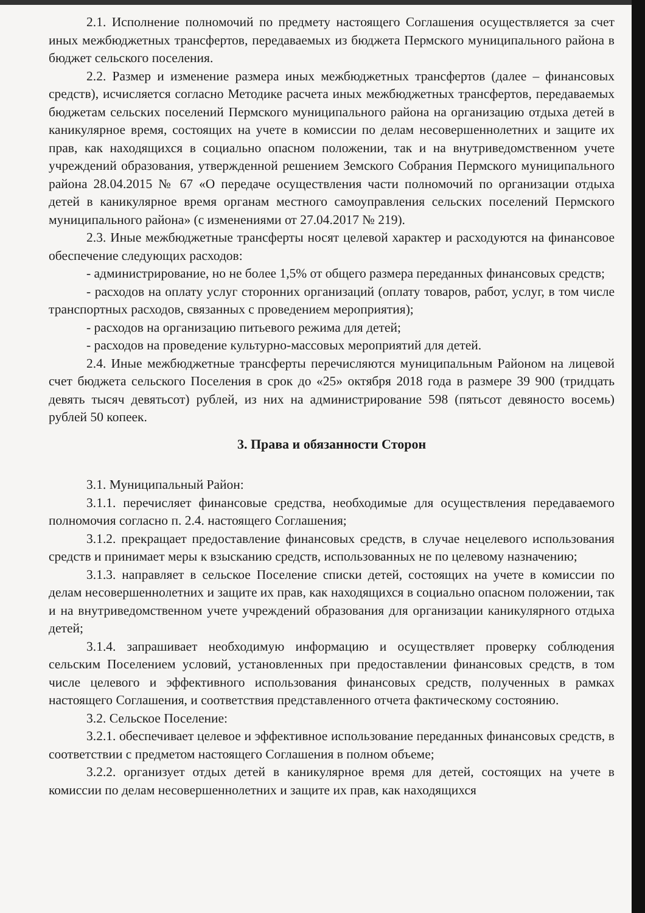2.1. Исполнение полномочий по предмету настоящего Соглашения осуществляется за счет иных межбюджетных трансфертов, передаваемых из бюджета Пермского муниципального района в бюджет сельского поселения.
2.2. Размер и изменение размера иных межбюджетных трансфертов (далее – финансовых средств), исчисляется согласно Методике расчета иных межбюджетных трансфертов, передаваемых бюджетам сельских поселений Пермского муниципального района на организацию отдыха детей в каникулярное время, состоящих на учете в комиссии по делам несовершеннолетних и защите их прав, как находящихся в социально опасном положении, так и на внутриведомственном учете учреждений образования, утвержденной решением Земского Собрания Пермского муниципального района 28.04.2015 № 67 «О передаче осуществления части полномочий по организации отдыха детей в каникулярное время органам местного самоуправления сельских поселений Пермского муниципального района» (с изменениями от 27.04.2017 № 219).
2.3. Иные межбюджетные трансферты носят целевой характер и расходуются на финансовое обеспечение следующих расходов:
- администрирование, но не более 1,5% от общего размера переданных финансовых средств;
- расходов на оплату услуг сторонних организаций (оплату товаров, работ, услуг, в том числе транспортных расходов, связанных с проведением мероприятия);
- расходов на организацию питьевого режима для детей;
- расходов на проведение культурно-массовых мероприятий для детей.
2.4. Иные межбюджетные трансферты перечисляются муниципальным Районом на лицевой счет бюджета сельского Поселения в срок до «25» октября 2018 года в размере 39 900 (тридцать девять тысяч девятьсот) рублей, из них на администрирование 598 (пятьсот девяносто восемь) рублей 50 копеек.
3. Права и обязанности Сторон
3.1. Муниципальный Район:
3.1.1. перечисляет финансовые средства, необходимые для осуществления передаваемого полномочия согласно п. 2.4. настоящего Соглашения;
3.1.2. прекращает предоставление финансовых средств, в случае нецелевого использования средств и принимает меры к взысканию средств, использованных не по целевому назначению;
3.1.3. направляет в сельское Поселение списки детей, состоящих на учете в комиссии по делам несовершеннолетних и защите их прав, как находящихся в социально опасном положении, так и на внутриведомственном учете учреждений образования для организации каникулярного отдыха детей;
3.1.4. запрашивает необходимую информацию и осуществляет проверку соблюдения сельским Поселением условий, установленных при предоставлении финансовых средств, в том числе целевого и эффективного использования финансовых средств, полученных в рамках настоящего Соглашения, и соответствия представленного отчета фактическому состоянию.
3.2. Сельское Поселение:
3.2.1. обеспечивает целевое и эффективное использование переданных финансовых средств, в соответствии с предметом настоящего Соглашения в полном объеме;
3.2.2. организует отдых детей в каникулярное время для детей, состоящих на учете в комиссии по делам несовершеннолетних и защите их прав, как находящихся